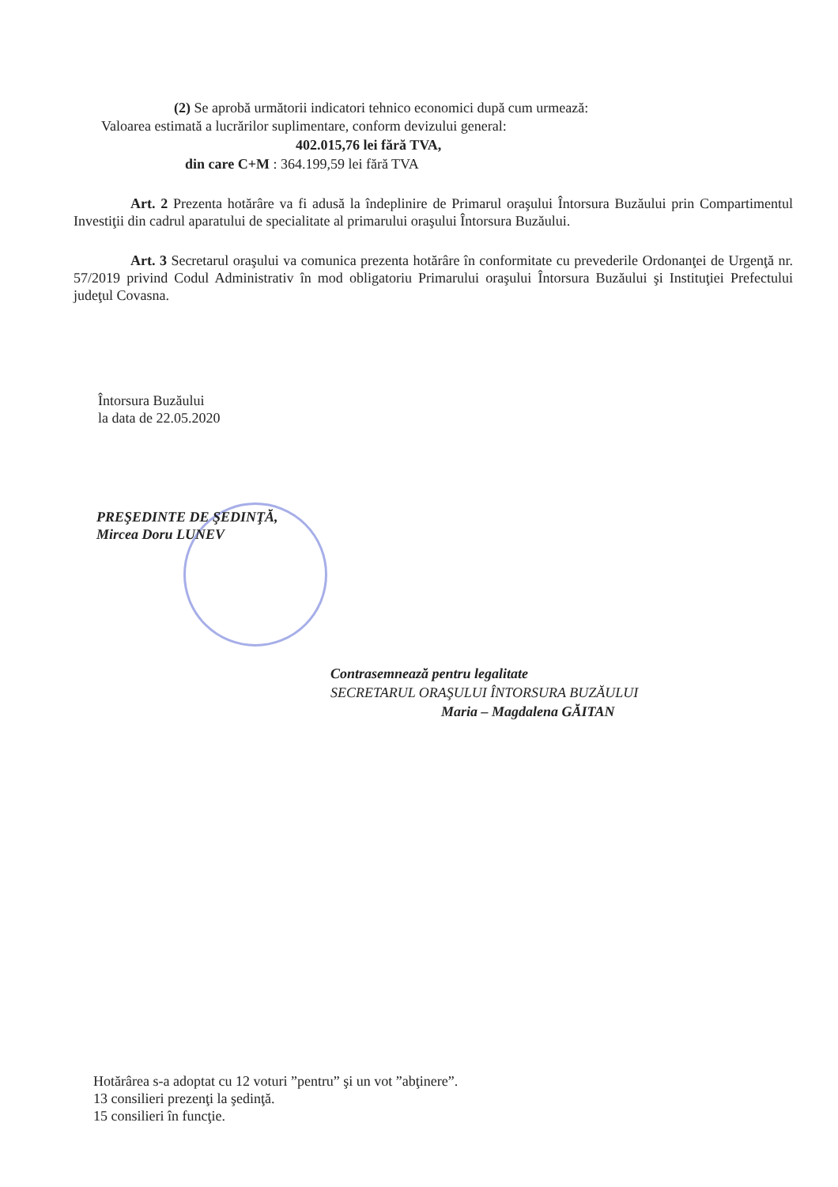(2) Se aprobă următorii indicatori tehnico economici după cum urmează:
Valoarea estimată a lucrărilor suplimentare, conform devizului general:
402.015,76 lei fără TVA,
din care C+M : 364.199,59 lei fără TVA
Art. 2 Prezenta hotărâre va fi adusă la îndeplinire de Primarul oraşului Întorsura Buzăului prin Compartimentul Investiţii din cadrul aparatului de specialitate al primarului oraşului Întorsura Buzăului.
Art. 3 Secretarul oraşului va comunica prezenta hotărâre în conformitate cu prevederile Ordonanţei de Urgenţă nr. 57/2019 privind Codul Administrativ în mod obligatoriu Primarului oraşului Întorsura Buzăului şi Instituţiei Prefectului judeţul Covasna.
Întorsura Buzăului
la data de 22.05.2020
PREŞEDINTE DE ŞEDINŢĂ,
Mircea Doru LUNEV
Contrasemnează pentru legalitate
SECRETARUL ORAŞULUI ÎNTORSURA BUZĂULUI
Maria – Magdalena GĂITAN
Hotărârea s-a adoptat cu 12 voturi ”pentru” şi un vot ”abţinere”.
13 consilieri prezenţi la şedinţă.
15 consilieri în funcţie.